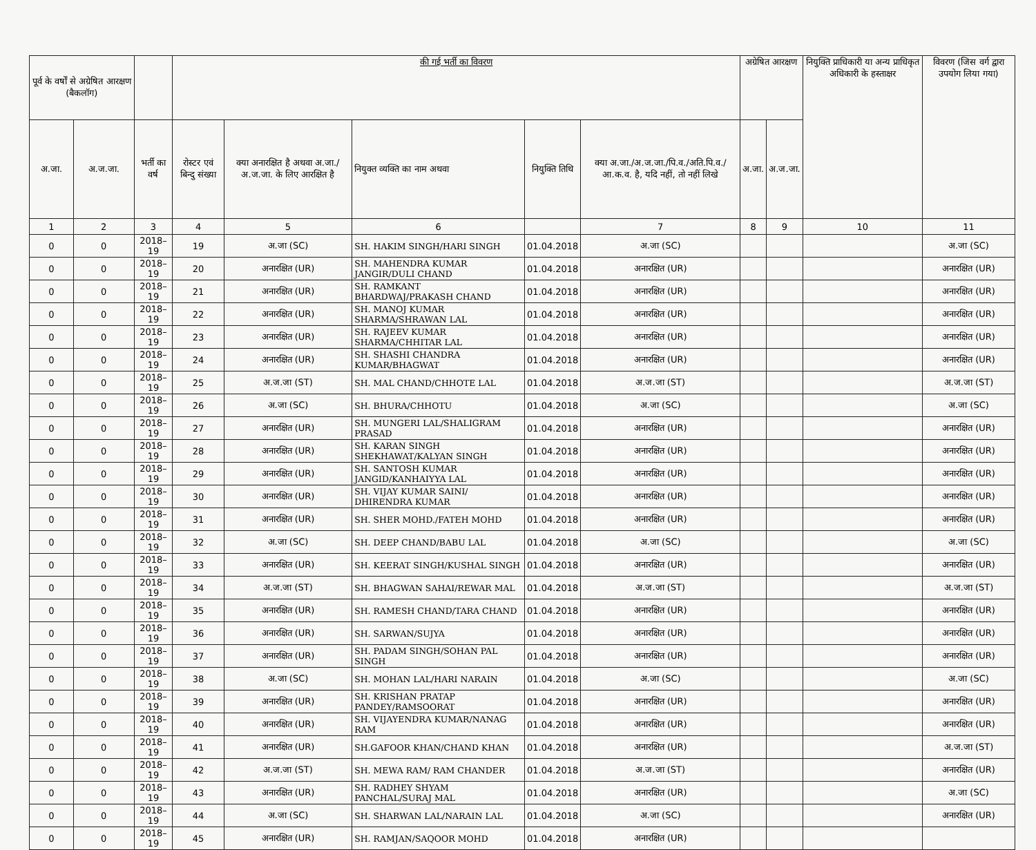| पूर्व के वर्षों से अग्रेषित आरक्षण (बैकलॉग) | | | की गई भर्ती का विवरण | | | | | अग्रेषित आरक्षण | | नियुक्ति प्राधिकारी या अन्य प्राधिकृत अधिकारी के हस्ताक्षर | विवरण (जिस वर्ग द्वारा उपयोग लिया गया) |
| --- | --- | --- | --- | --- | --- | --- | --- | --- | --- | --- | --- |
| अ.जा. | अ.ज.जा. | भर्ती का वर्ष | रोस्टर एवं बिन्दु संख्या | क्या अनारक्षित है अथवा अ.जा./अ.ज.जा. के लिए आरक्षित है | नियुक्त व्यक्ति का नाम अथवा | नियुक्ति तिथि | क्या अ.जा./अ.ज.जा./पि.व./अति.पि.व./आ.क.व. है, यदि नहीं, तो नहीं लिखे | अ.जा. | अ.ज.जा. | | |
| 1 | 2 | 3 | 4 | 5 | 6 | | 7 | 8 | 9 | 10 | 11 |
| 0 | 0 | 2018–19 | 19 | अ.जा (SC) | SH. HAKIM SINGH/HARI SINGH | 01.04.2018 | अ.जा (SC) | | | | अ.जा (SC) |
| 0 | 0 | 2018–19 | 20 | अनारक्षित (UR) | SH. MAHENDRA KUMAR JANGIR/DULI CHAND | 01.04.2018 | अनारक्षित (UR) | | | | अनारक्षित (UR) |
| 0 | 0 | 2018–19 | 21 | अनारक्षित (UR) | SH. RAMKANT BHARDWAJ/PRAKASH CHAND | 01.04.2018 | अनारक्षित (UR) | | | | अनारक्षित (UR) |
| 0 | 0 | 2018–19 | 22 | अनारक्षित (UR) | SH. MANOJ KUMAR SHARMA/SHRAWAN LAL | 01.04.2018 | अनारक्षित (UR) | | | | अनारक्षित (UR) |
| 0 | 0 | 2018–19 | 23 | अनारक्षित (UR) | SH. RAJEEV KUMAR SHARMA/CHHITAR LAL | 01.04.2018 | अनारक्षित (UR) | | | | अनारक्षित (UR) |
| 0 | 0 | 2018–19 | 24 | अनारक्षित (UR) | SH. SHASHI CHANDRA KUMAR/BHAGWAT | 01.04.2018 | अनारक्षित (UR) | | | | अनारक्षित (UR) |
| 0 | 0 | 2018–19 | 25 | अ.ज.जा (ST) | SH. MAL CHAND/CHHOTE LAL | 01.04.2018 | अ.ज.जा (ST) | | | | अ.ज.जा (ST) |
| 0 | 0 | 2018–19 | 26 | अ.जा (SC) | SH. BHURA/CHHOTU | 01.04.2018 | अ.जा (SC) | | | | अ.जा (SC) |
| 0 | 0 | 2018–19 | 27 | अनारक्षित (UR) | SH. MUNGERI LAL/SHALIGRAM PRASAD | 01.04.2018 | अनारक्षित (UR) | | | | अनारक्षित (UR) |
| 0 | 0 | 2018–19 | 28 | अनारक्षित (UR) | SH. KARAN SINGH SHEKHAWAT/KALYAN SINGH | 01.04.2018 | अनारक्षित (UR) | | | | अनारक्षित (UR) |
| 0 | 0 | 2018–19 | 29 | अनारक्षित (UR) | SH. SANTOSH KUMAR JANGID/KANHAIYYA LAL | 01.04.2018 | अनारक्षित (UR) | | | | अनारक्षित (UR) |
| 0 | 0 | 2018–19 | 30 | अनारक्षित (UR) | SH. VIJAY KUMAR SAINI/ DHIRENDRA KUMAR | 01.04.2018 | अनारक्षित (UR) | | | | अनारक्षित (UR) |
| 0 | 0 | 2018–19 | 31 | अनारक्षित (UR) | SH. SHER MOHD./FATEH MOHD | 01.04.2018 | अनारक्षित (UR) | | | | अनारक्षित (UR) |
| 0 | 0 | 2018–19 | 32 | अ.जा (SC) | SH. DEEP CHAND/BABU LAL | 01.04.2018 | अ.जा (SC) | | | | अ.जा (SC) |
| 0 | 0 | 2018–19 | 33 | अनारक्षित (UR) | SH. KEERAT SINGH/KUSHAL SINGH | 01.04.2018 | अनारक्षित (UR) | | | | अनारक्षित (UR) |
| 0 | 0 | 2018–19 | 34 | अ.ज.जा (ST) | SH. BHAGWAN SAHAI/REWAR MAL | 01.04.2018 | अ.ज.जा (ST) | | | | अ.ज.जा (ST) |
| 0 | 0 | 2018–19 | 35 | अनारक्षित (UR) | SH. RAMESH CHAND/TARA CHAND | 01.04.2018 | अनारक्षित (UR) | | | | अनारक्षित (UR) |
| 0 | 0 | 2018–19 | 36 | अनारक्षित (UR) | SH. SARWAN/SUJYA | 01.04.2018 | अनारक्षित (UR) | | | | अनारक्षित (UR) |
| 0 | 0 | 2018–19 | 37 | अनारक्षित (UR) | SH. PADAM SINGH/SOHAN PAL SINGH | 01.04.2018 | अनारक्षित (UR) | | | | अनारक्षित (UR) |
| 0 | 0 | 2018–19 | 38 | अ.जा (SC) | SH. MOHAN LAL/HARI NARAIN | 01.04.2018 | अ.जा (SC) | | | | अ.जा (SC) |
| 0 | 0 | 2018–19 | 39 | अनारक्षित (UR) | SH. KRISHAN PRATAP PANDEY/RAMSOORAT | 01.04.2018 | अनारक्षित (UR) | | | | अनारक्षित (UR) |
| 0 | 0 | 2018–19 | 40 | अनारक्षित (UR) | SH. VIJAYENDRA KUMAR/NANAG RAM | 01.04.2018 | अनारक्षित (UR) | | | | अनारक्षित (UR) |
| 0 | 0 | 2018–19 | 41 | अनारक्षित (UR) | SH.GAFOOR KHAN/CHAND KHAN | 01.04.2018 | अनारक्षित (UR) | | | | अ.ज.जा (ST) |
| 0 | 0 | 2018–19 | 42 | अ.ज.जा (ST) | SH. MEWA RAM/ RAM CHANDER | 01.04.2018 | अ.ज.जा (ST) | | | | अनारक्षित (UR) |
| 0 | 0 | 2018–19 | 43 | अनारक्षित (UR) | SH. RADHEY SHYAM PANCHAL/SURAJ MAL | 01.04.2018 | अनारक्षित (UR) | | | | अ.जा (SC) |
| 0 | 0 | 2018–19 | 44 | अ.जा (SC) | SH. SHARWAN LAL/NARAIN LAL | 01.04.2018 | अ.जा (SC) | | | | अनारक्षित (UR) |
| 0 | 0 | 2018–19 | 45 | अनारक्षित (UR) | SH. RAMJAN/SAQOOR MOHD | 01.04.2018 | अनारक्षित (UR) | | | | |